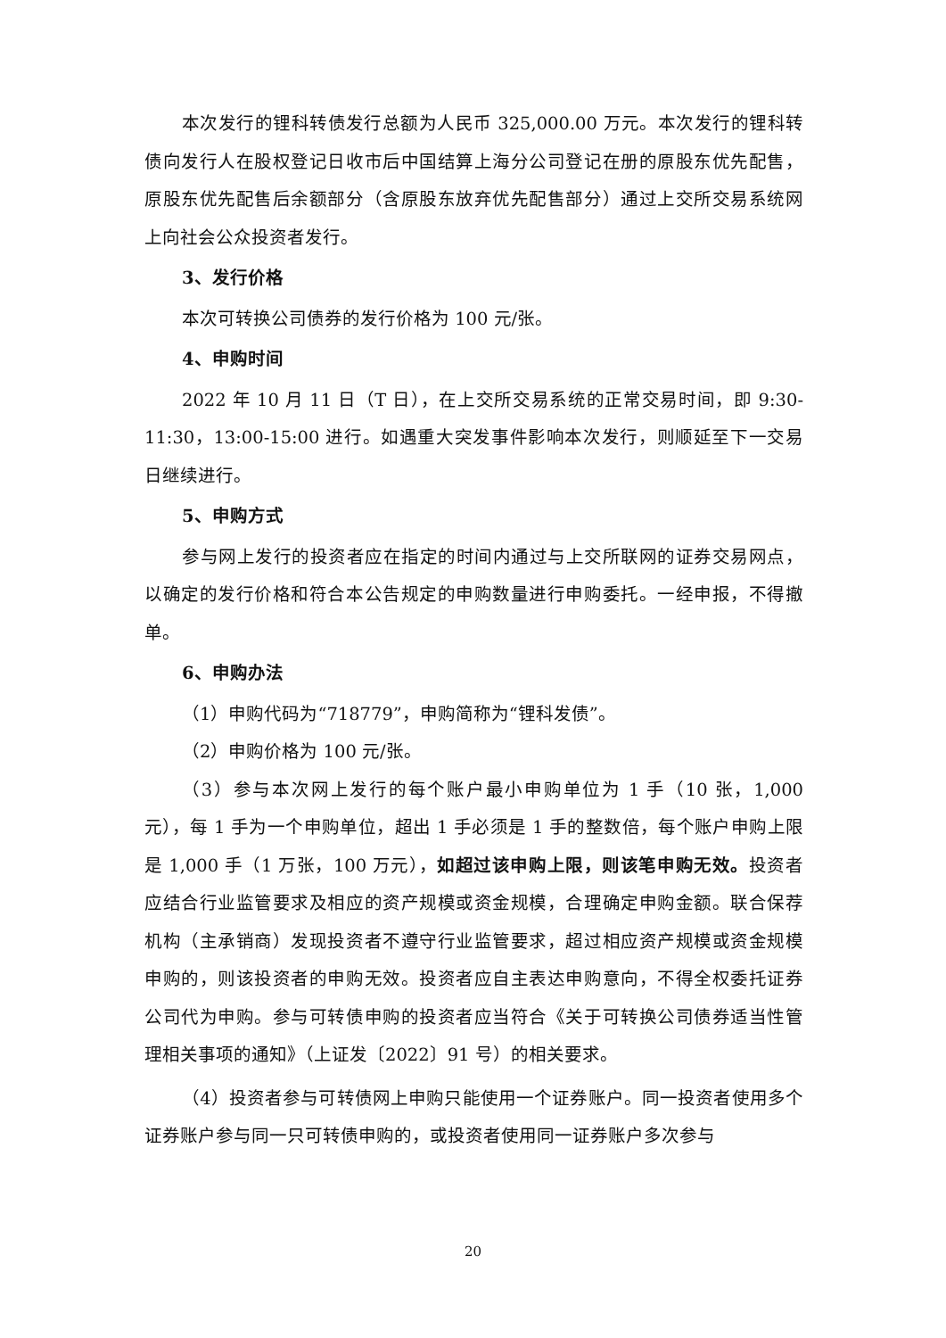本次发行的锂科转债发行总额为人民币 325,000.00 万元。本次发行的锂科转债向发行人在股权登记日收市后中国结算上海分公司登记在册的原股东优先配售，原股东优先配售后余额部分（含原股东放弃优先配售部分）通过上交所交易系统网上向社会公众投资者发行。
3、发行价格
本次可转换公司债券的发行价格为 100 元/张。
4、申购时间
2022 年 10 月 11 日（T 日），在上交所交易系统的正常交易时间，即 9:30-11:30，13:00-15:00 进行。如遇重大突发事件影响本次发行，则顺延至下一交易日继续进行。
5、申购方式
参与网上发行的投资者应在指定的时间内通过与上交所联网的证券交易网点，以确定的发行价格和符合本公告规定的申购数量进行申购委托。一经申报，不得撤单。
6、申购办法
（1）申购代码为“718779”，申购简称为“锂科发债”。
（2）申购价格为 100 元/张。
（3）参与本次网上发行的每个账户最小申购单位为 1 手（10 张，1,000 元），每 1 手为一个申购单位，超出 1 手必须是 1 手的整数倍，每个账户申购上限是 1,000 手（1 万张，100 万元），如超过该申购上限，则该笔申购无效。投资者应结合行业监管要求及相应的资产规模或资金规模，合理确定申购金额。联合保荐机构（主承销商）发现投资者不遵守行业监管要求，超过相应资产规模或资金规模申购的，则该投资者的申购无效。投资者应自主表达申购意向，不得全权委托证券公司代为申购。参与可转债申购的投资者应当符合《关于可转换公司债券适当性管理相关事项的通知》（上证发〔2022〕91 号）的相关要求。
（4）投资者参与可转债网上申购只能使用一个证券账户。同一投资者使用多个证券账户参与同一只可转债申购的，或投资者使用同一证券账户多次参与
20